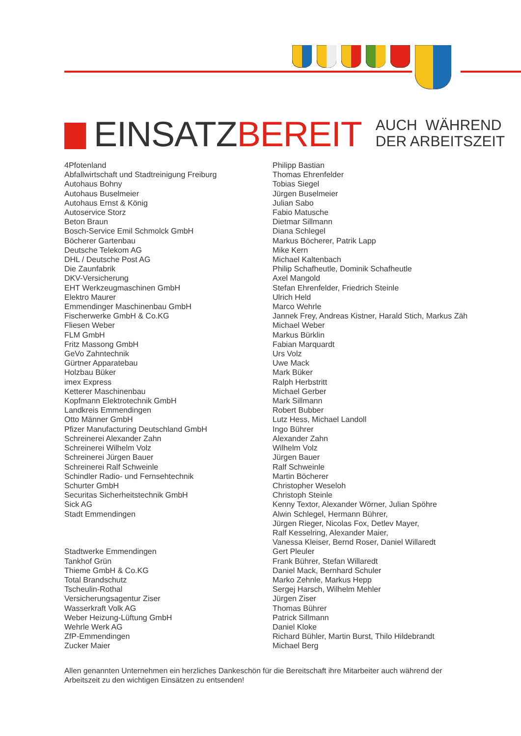EINSATZBEREIT
AUCH WÄHREND
DER ARBEITSZEIT
4Pfotenland
Abfallwirtschaft und Stadtreinigung Freiburg
Autohaus Bohny
Autohaus Buselmeier
Autohaus Ernst & König
Autoservice Storz
Beton Braun
Bosch-Service Emil Schmolck GmbH
Böcherer Gartenbau
Deutsche Telekom AG
DHL / Deutsche Post AG
Die Zaunfabrik
DKV-Versicherung
EHT Werkzeugmaschinen GmbH
Elektro Maurer
Emmendinger Maschinenbau GmbH
Fischerwerke GmbH & Co.KG
Fliesen Weber
FLM GmbH
Fritz Massong GmbH
GeVo Zahntechnik
Gürtner Apparatebau
Holzbau Büker
imex Express
Ketterer Maschinenbau
Kopfmann Elektrotechnik GmbH
Landkreis Emmendingen
Otto Männer GmbH
Pfizer Manufacturing Deutschland GmbH
Schreinerei Alexander Zahn
Schreinerei Wilhelm Volz
Schreinerei Jürgen Bauer
Schreinerei Ralf Schweinle
Schindler Radio- und Fernsehtechnik
Schurter GmbH
Securitas Sicherheitstechnik GmbH
Sick AG
Stadt Emmendingen
Stadtwerke Emmendingen
Tankhof Grün
Thieme GmbH & Co.KG
Total Brandschutz
Tscheulin-Rothal
Versicherungsagentur Ziser
Wasserkraft Volk AG
Weber Heizung-Lüftung GmbH
Wehrle Werk AG
ZfP-Emmendingen
Zucker Maier
Philipp Bastian
Thomas Ehrenfelder
Tobias Siegel
Jürgen Buselmeier
Julian Sabo
Fabio Matusche
Dietmar Sillmann
Diana Schlegel
Markus Böcherer, Patrik Lapp
Mike Kern
Michael Kaltenbach
Philip Schafheutle, Dominik Schafheutle
Axel Mangold
Stefan Ehrenfelder, Friedrich Steinle
Ulrich Held
Marco Wehrle
Jannek Frey, Andreas Kistner, Harald Stich, Markus Zäh
Michael Weber
Markus Bürklin
Fabian Marquardt
Urs Volz
Uwe Mack
Mark Büker
Ralph Herbstritt
Michael Gerber
Mark Sillmann
Robert Bubber
Lutz Hess, Michael Landoll
Ingo Bührer
Alexander Zahn
Wilhelm Volz
Jürgen Bauer
Ralf Schweinle
Martin Böcherer
Christopher Weseloh
Christoph Steinle
Kenny Textor, Alexander Wörner, Julian Spöhre
Alwin Schlegel, Hermann Bührer,
Jürgen Rieger, Nicolas Fox, Detlev Mayer,
Ralf Kesselring, Alexander Maier,
Vanessa Kleiser, Bernd Roser, Daniel Willaredt
Gert Pleuler
Frank Bührer, Stefan Willaredt
Daniel Mack, Bernhard Schuler
Marko Zehnle, Markus Hepp
Sergej Harsch, Wilhelm Mehler
Jürgen Ziser
Thomas Bührer
Patrick Sillmann
Daniel Kloke
Richard Bühler, Martin Burst, Thilo Hildebrandt
Michael Berg
Allen genannten Unternehmen ein herzliches Dankeschön für die Bereitschaft ihre Mitarbeiter auch während der Arbeitszeit zu den wichtigen Einsätzen zu entsenden!